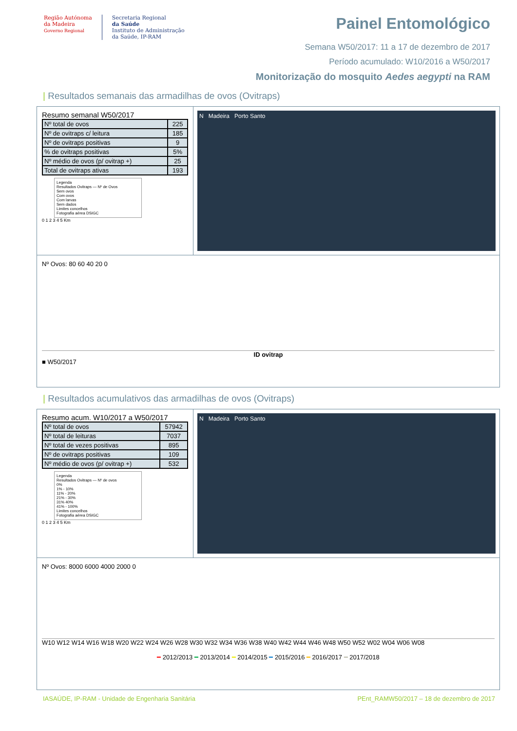Região Autónoma
da Madeira
Governo Regional
Secretaria Regional
da Saúde
Instituto de Administração
da Saúde, IP-RAM
Painel Entomológico
Semana W50/2017: 11 a 17 de dezembro de 2017
Período acumulado: W10/2016 a W50/2017
Monitorização do mosquito Aedes aegypti na RAM
| Resultados semanais das armadilhas de ovos (Ovitraps)
Resumo semanal W50/2017
| Nº total de ovos | 225 |
| Nº de ovitraps c/ leitura | 185 |
| Nº de ovitraps positivas | 9 |
| % de ovitraps positivas | 5% |
| Nº médio de ovos (p/ ovitrap +) | 25 |
| Total de ovitraps ativas | 193 |
Legenda
Resultados Ovitraps — Nº de Ovos
Sem ovos
Com ovos
Com larvas
Sem dados
Limites concelhos
Fotografia aérea DSIGC
0 1 2 3 4 5 Km
N Madeira Porto Santo
Nº Ovos: 80 60 40 20 0
ID ovitrap
■ W50/2017
| Resultados acumulativos das armadilhas de ovos (Ovitraps)
Resumo acum. W10/2017 a W50/2017
| Nº total de ovos | 57942 |
| Nº total de leituras | 7037 |
| Nº total de vezes positivas | 895 |
| Nº de ovitraps positivas | 109 |
| Nº médio de ovos (p/ ovitrap +) | 532 |
Legenda
Resultados Ovitraps — Nº de ovos
0%
1% - 10%
11% - 20%
21% - 30%
31% 40%
41% - 100%
Limites concelhos
Fotografia aérea DSIGC
0 1 2 3 4 5 Km
N Madeira Porto Santo
Nº Ovos: 8000 6000 4000 2000 0
W10 W12 W14 W16 W18 W20 W22 W24 W26 W28 W30 W32 W34 W36 W38 W40 W42 W44 W46 W48 W50 W52 W02 W04 W06 W08
━ 2012/2013 ━ 2013/2014 ━ 2014/2015 ━ 2015/2016 ━ 2016/2017 ━ 2017/2018
IASAÚDE, IP-RAM - Unidade de Engenharia Sanitária PEnt_RAMW50/2017 – 18 de dezembro de 2017